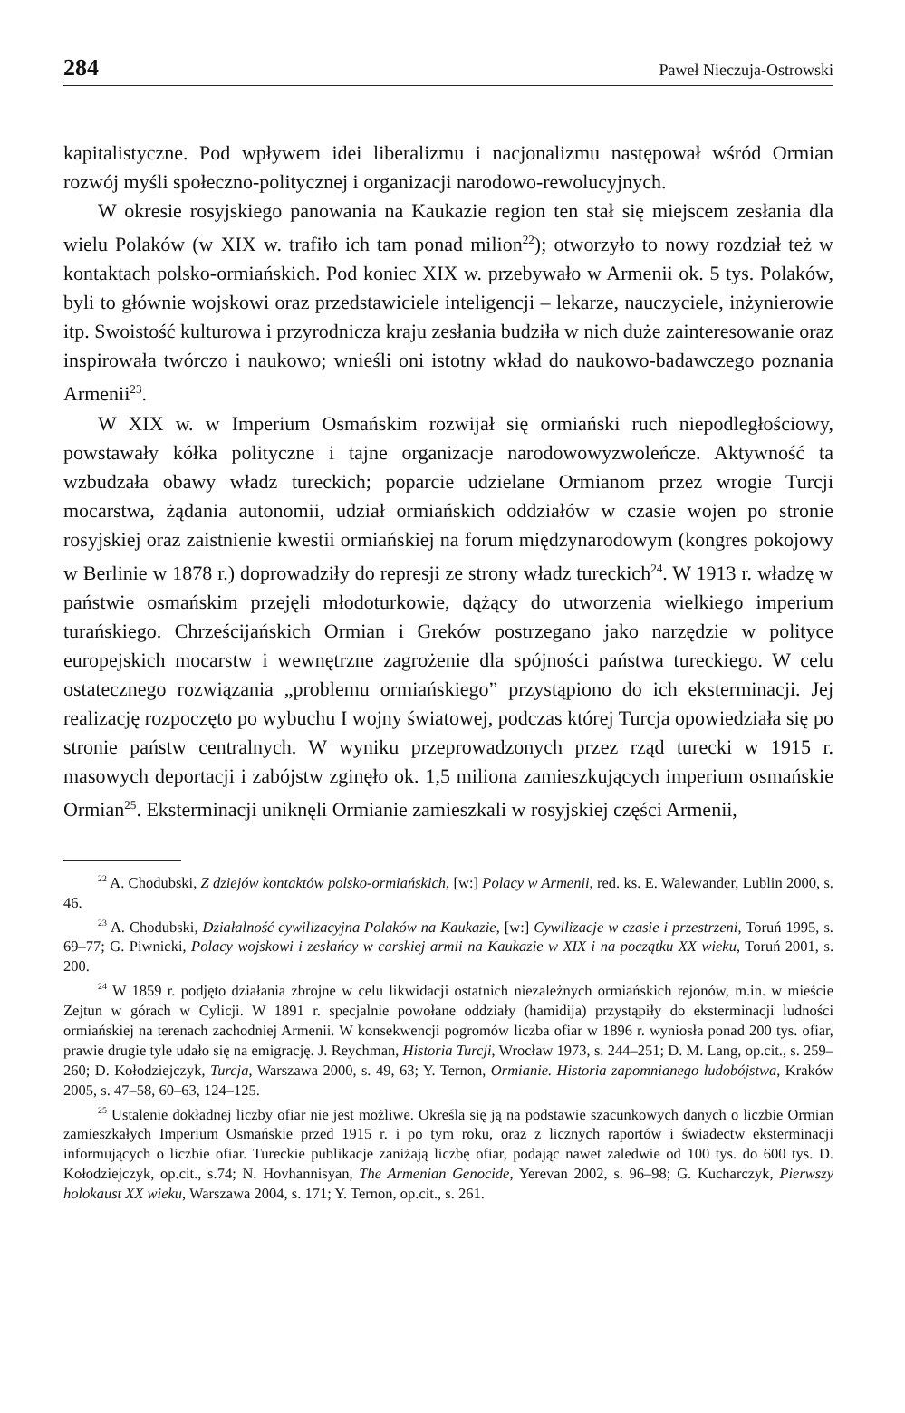284 Paweł Nieczuja-Ostrowski
kapitalistyczne. Pod wpływem idei liberalizmu i nacjonalizmu następował wśród Ormian rozwój myśli społeczno-politycznej i organizacji narodowo-rewolucyjnych.
W okresie rosyjskiego panowania na Kaukazie region ten stał się miejscem zesłania dla wielu Polaków (w XIX w. trafiło ich tam ponad milion<sup>22</sup>); otworzyło to nowy rozdział też w kontaktach polsko-ormiańskich. Pod koniec XIX w. przebywało w Armenii ok. 5 tys. Polaków, byli to głównie wojskowi oraz przedstawiciele inteligencji – lekarze, nauczyciele, inżynierowie itp. Swoistość kulturowa i przyrodnicza kraju zesłania budziła w nich duże zainteresowanie oraz inspirowała twórczo i naukowo; wnieśli oni istotny wkład do naukowo-badawczego poznania Armenii<sup>23</sup>.
W XIX w. w Imperium Osmańskim rozwijał się ormiański ruch niepodległościowy, powstawały kółka polityczne i tajne organizacje narodowowyzwoleńcze. Aktywność ta wzbudzała obawy władz tureckich; poparcie udzielane Ormianom przez wrogie Turcji mocarstwa, żądania autonomii, udział ormiańskich oddziałów w czasie wojen po stronie rosyjskiej oraz zaistnienie kwestii ormiańskiej na forum międzynarodowym (kongres pokojowy w Berlinie w 1878 r.) doprowadziły do represji ze strony władz tureckich<sup>24</sup>. W 1913 r. władzę w państwie osmańskim przejęli młodoturkowie, dążący do utworzenia wielkiego imperium turańskiego. Chrześcijańskich Ormian i Greków postrzegano jako narzędzie w polityce europejskich mocarstw i wewnętrzne zagrożenie dla spójności państwa tureckiego. W celu ostatecznego rozwiązania „problemu ormiańskiego” przystąpiono do ich eksterminacji. Jej realizację rozpoczęto po wybuchu I wojny światowej, podczas której Turcja opowiedziała się po stronie państw centralnych. W wyniku przeprowadzonych przez rząd turecki w 1915 r. masowych deportacji i zabójstw zginęło ok. 1,5 miliona zamieszkujących imperium osmańskie Ormian<sup>25</sup>. Eksterminacji uniknęli Ormianie zamieszkali w rosyjskiej części Armenii,
<sup>22</sup> A. Chodubski, Z dziejów kontaktów polsko-ormiańskich, [w:] Polacy w Armenii, red. ks. E. Walewander, Lublin 2000, s. 46.
<sup>23</sup> A. Chodubski, Działalność cywilizacyjna Polaków na Kaukazie, [w:] Cywilizacje w czasie i przestrzeni, Toruń 1995, s. 69–77; G. Piwnicki, Polacy wojskowi i zesłańcy w carskiej armii na Kaukazie w XIX i na początku XX wieku, Toruń 2001, s. 200.
<sup>24</sup> W 1859 r. podjęto działania zbrojne w celu likwidacji ostatnich niezależnych ormiańskich rejonów, m.in. w mieście Zejtun w górach w Cylicji. W 1891 r. specjalnie powołane oddziały (hamidija) przystąpiły do eksterminacji ludności ormiańskiej na terenach zachodniej Armenii. W konsekwencji pogromów liczba ofiar w 1896 r. wyniosła ponad 200 tys. ofiar, prawie drugie tyle udało się na emigrację. J. Reychman, Historia Turcji, Wrocław 1973, s. 244–251; D. M. Lang, op.cit., s. 259–260; D. Kołodziejczyk, Turcja, Warszawa 2000, s. 49, 63; Y. Ternon, Ormianie. Historia zapomnianego ludobójstwa, Kraków 2005, s. 47–58, 60–63, 124–125.
<sup>25</sup> Ustalenie dokładnej liczby ofiar nie jest możliwe. Określa się ją na podstawie szacunkowych danych o liczbie Ormian zamieszkałych Imperium Osmańskie przed 1915 r. i po tym roku, oraz z licznych raportów i świadectw eksterminacji informujących o liczbie ofiar. Tureckie publikacje zaniżają liczbę ofiar, podając nawet zaledwie od 100 tys. do 600 tys. D. Kołodziejczyk, op.cit., s.74; N. Hovhannisyan, The Armenian Genocide, Yerevan 2002, s. 96–98; G. Kucharczyk, Pierwszy holokaust XX wieku, Warszawa 2004, s. 171; Y. Ternon, op.cit., s. 261.